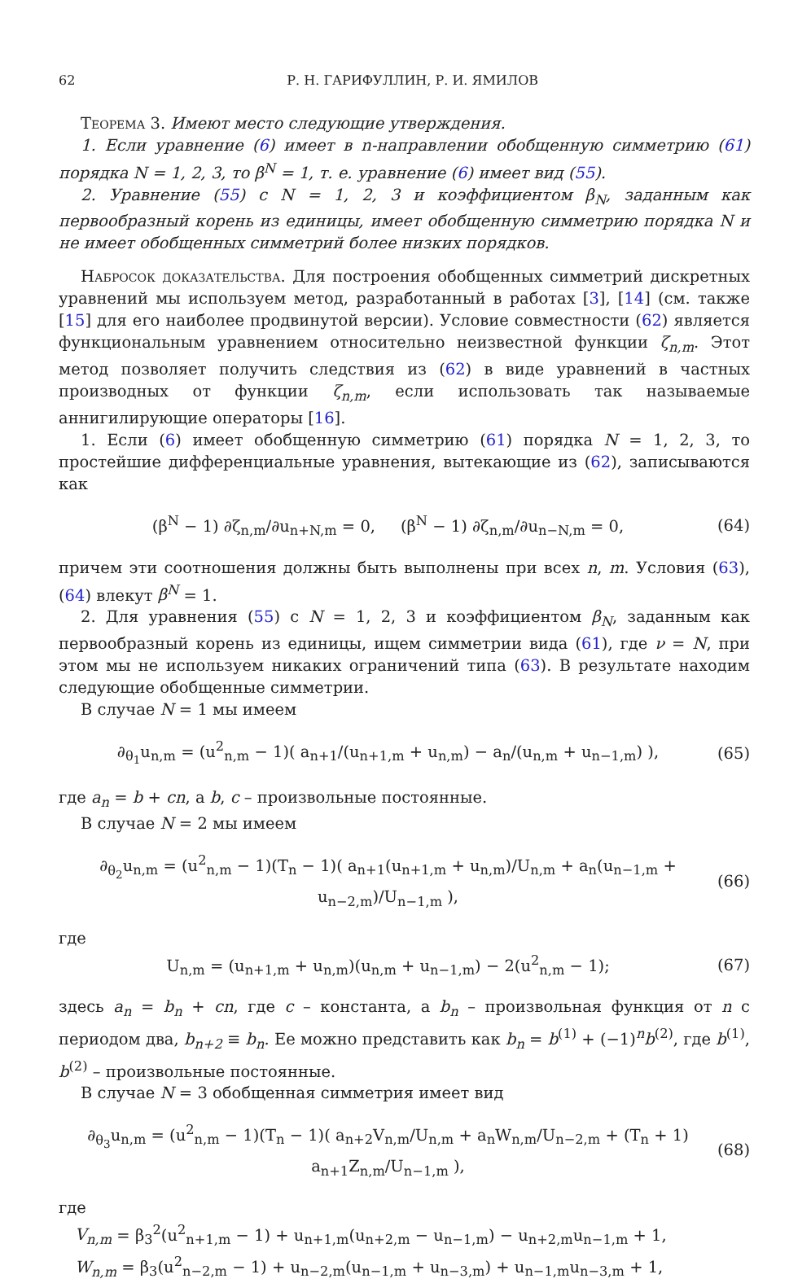62 Р. Н. ГАРИФУЛЛИН, Р. И. ЯМИЛОВ
Теорема 3. Имеют место следующие утверждения.
1. Если уравнение (6) имеет в n-направлении обобщенную симметрию (61) порядка N = 1, 2, 3, то β<sup>N</sup> = 1, т. е. уравнение (6) имеет вид (55).
2. Уравнение (55) с N = 1, 2, 3 и коэффициентом β<sub>N</sub>, заданным как первообразный корень из единицы, имеет обобщенную симметрию порядка N и не имеет обобщенных симметрий более низких порядков.
Набросок доказательства. Для построения обобщенных симметрий дискретных уравнений мы используем метод, разработанный в работах [3], [14] (см. также [15] для его наиболее продвинутой версии). Условие совместности (62) является функциональным уравнением относительно неизвестной функции ζ<sub>n,m</sub>. Этот метод позволяет получить следствия из (62) в виде уравнений в частных производных от функции ζ<sub>n,m</sub>, если использовать так называемые аннигилирующие операторы [16].
1. Если (6) имеет обобщенную симметрию (61) порядка N = 1, 2, 3, то простейшие дифференциальные уравнения, вытекающие из (62), записываются как
(β<sup>N</sup> − 1) ∂ζ<sub>n,m</sub>/∂u<sub>n+N,m</sub> = 0, (β<sup>N</sup> − 1) ∂ζ<sub>n,m</sub>/∂u<sub>n−N,m</sub> = 0, (64)
причем эти соотношения должны быть выполнены при всех n, m. Условия (63), (64) влекут β<sup>N</sup> = 1.
2. Для уравнения (55) с N = 1, 2, 3 и коэффициентом β<sub>N</sub>, заданным как первообразный корень из единицы, ищем симметрии вида (61), где ν = N, при этом мы не используем никаких ограничений типа (63). В результате находим следующие обобщенные симметрии.
В случае N = 1 мы имеем
∂<sub>θ<sub>1</sub></sub>u<sub>n,m</sub> = (u<sup>2</sup><sub>n,m</sub> − 1)( a<sub>n+1</sub>/(u<sub>n+1,m</sub> + u<sub>n,m</sub>) − a<sub>n</sub>/(u<sub>n,m</sub> + u<sub>n−1,m</sub>) ), (65)
где a<sub>n</sub> = b + cn, а b, c – произвольные постоянные.
В случае N = 2 мы имеем
∂<sub>θ<sub>2</sub></sub>u<sub>n,m</sub> = (u<sup>2</sup><sub>n,m</sub> − 1)(T<sub>n</sub> − 1)( a<sub>n+1</sub>(u<sub>n+1,m</sub> + u<sub>n,m</sub>)/U<sub>n,m</sub> + a<sub>n</sub>(u<sub>n−1,m</sub> + u<sub>n−2,m</sub>)/U<sub>n−1,m</sub> ), (66)
где
U<sub>n,m</sub> = (u<sub>n+1,m</sub> + u<sub>n,m</sub>)(u<sub>n,m</sub> + u<sub>n−1,m</sub>) − 2(u<sup>2</sup><sub>n,m</sub> − 1); (67)
здесь a<sub>n</sub> = b<sub>n</sub> + cn, где c – константа, а b<sub>n</sub> – произвольная функция от n с периодом два, b<sub>n+2</sub> ≡ b<sub>n</sub>. Ее можно представить как b<sub>n</sub> = b<sup>(1)</sup> + (−1)<sup>n</sup>b<sup>(2)</sup>, где b<sup>(1)</sup>, b<sup>(2)</sup> – произвольные постоянные.
В случае N = 3 обобщенная симметрия имеет вид
∂<sub>θ<sub>3</sub></sub>u<sub>n,m</sub> = (u<sup>2</sup><sub>n,m</sub> − 1)(T<sub>n</sub> − 1)( a<sub>n+2</sub>V<sub>n,m</sub>/U<sub>n,m</sub> + a<sub>n</sub>W<sub>n,m</sub>/U<sub>n−2,m</sub> + (T<sub>n</sub> + 1) a<sub>n+1</sub>Z<sub>n,m</sub>/U<sub>n−1,m</sub> ), (68)
где
V<sub>n,m</sub> = β<sub>3</sub><sup>2</sup>(u<sup>2</sup><sub>n+1,m</sub> − 1) + u<sub>n+1,m</sub>(u<sub>n+2,m</sub> − u<sub>n−1,m</sub>) − u<sub>n+2,m</sub>u<sub>n−1,m</sub> + 1,
W<sub>n,m</sub> = β<sub>3</sub>(u<sup>2</sup><sub>n−2,m</sub> − 1) + u<sub>n−2,m</sub>(u<sub>n−1,m</sub> + u<sub>n−3,m</sub>) + u<sub>n−1,m</sub>u<sub>n−3,m</sub> + 1,